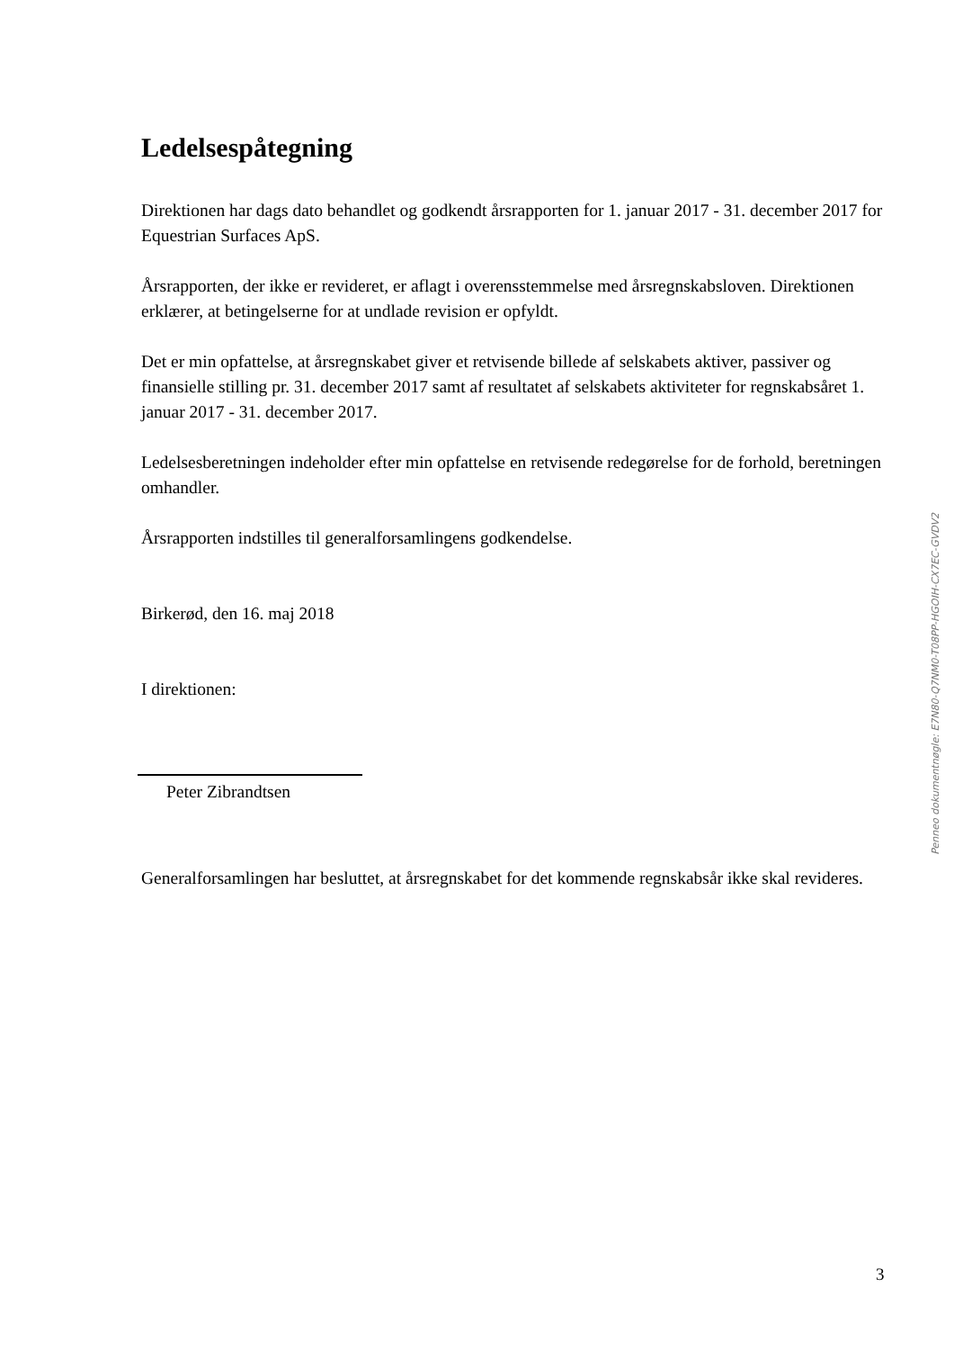Ledelsespåtegning
Direktionen har dags dato behandlet og godkendt årsrapporten for 1. januar 2017 - 31. december 2017 for Equestrian Surfaces ApS.
Årsrapporten, der ikke er revideret, er aflagt i overensstemmelse med årsregnskabsloven. Direktionen erklærer, at betingelserne for at undlade revision er opfyldt.
Det er min opfattelse, at årsregnskabet giver et retvisende billede af selskabets aktiver, passiver og finansielle stilling pr. 31. december 2017 samt af resultatet af selskabets aktiviteter for regnskabsåret 1. januar 2017 - 31. december 2017.
Ledelsesberetningen indeholder efter min opfattelse en retvisende redegørelse for de forhold, beretningen omhandler.
Årsrapporten indstilles til generalforsamlingens godkendelse.
Birkerød, den 16. maj 2018
I direktionen:
Peter Zibrandtsen
Generalforsamlingen har besluttet, at årsregnskabet for det kommende regnskabsår ikke skal revideres.
Penneo dokumentnøgle: E7N80-Q7NM0-T08PP-HGOIH-CX7EC-GVDV2
3